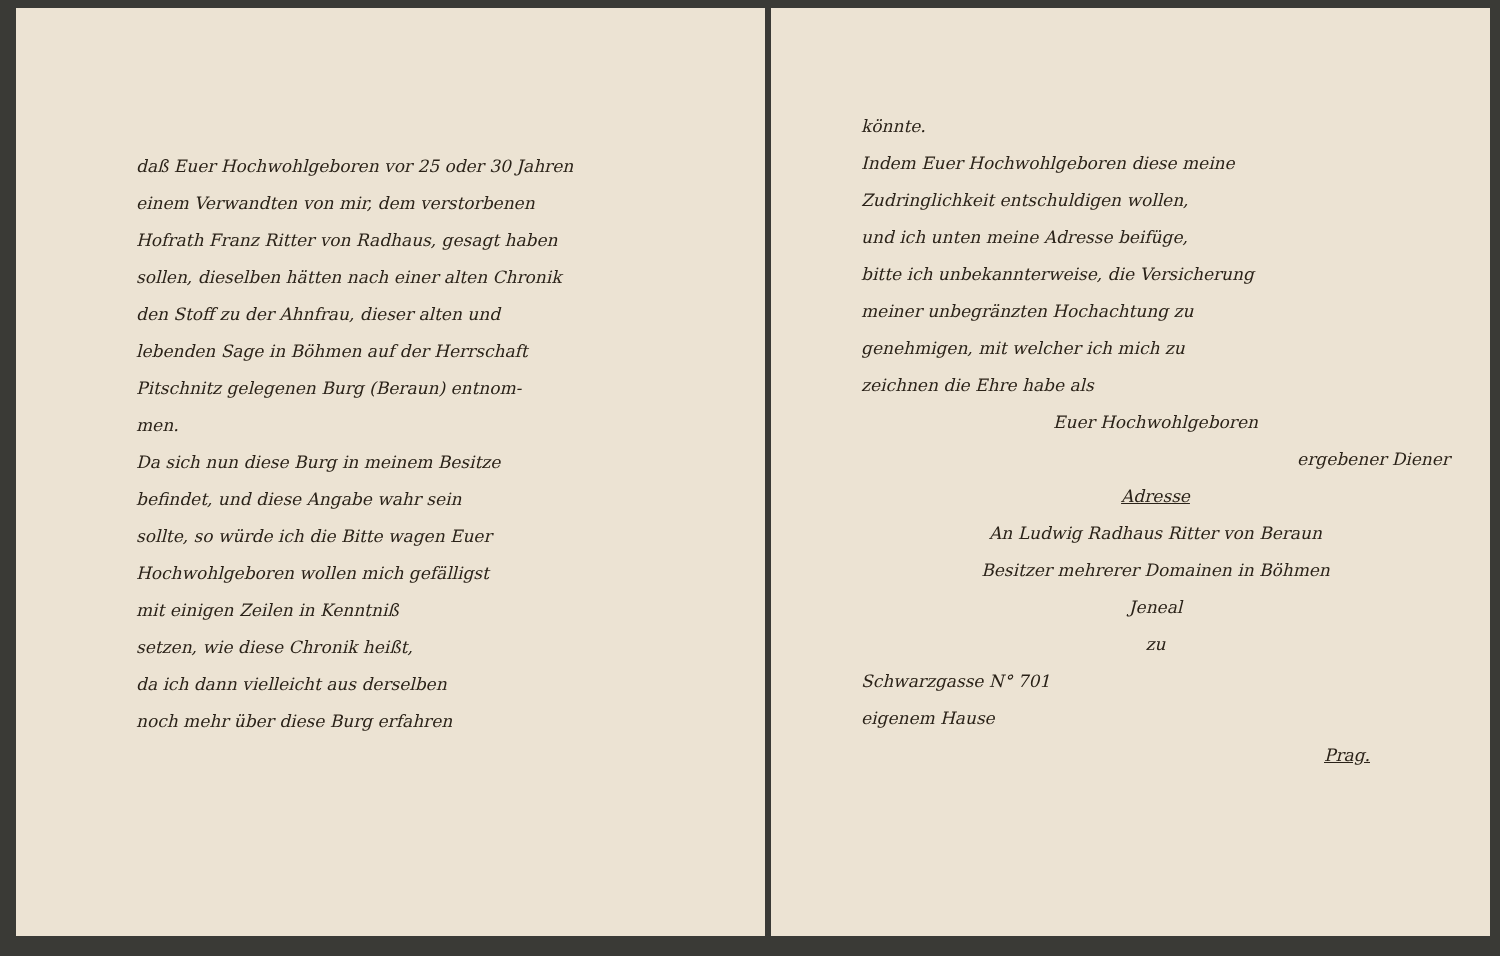daß Euer Hochwohlgeboren vor 25 oder 30 Jahren
einem Verwandten von mir, dem verstorbenen
Hofrath Franz Ritter von Radhaus, gesagt haben
sollen, dieselben hätten nach einer alten Chronik
den Stoff zu der Ahnfrau, dieser alten und
lebenden Sage in Böhmen auf der Herrschaft
Pitschnitz gelegenen Burg (Beraun) entnom-
men.
Da sich nun diese Burg in meinem Besitze
befindet, und diese Angabe wahr sein
sollte, so würde ich die Bitte wagen Euer
Hochwohlgeboren wollen mich gefälligst
mit einigen Zeilen in Kenntniß
setzen, wie diese Chronik heißt,
da ich dann vielleicht aus derselben
noch mehr über diese Burg erfahren
könnte.
Indem Euer Hochwohlgeboren diese meine
Zudringlichkeit entschuldigen wollen,
und ich unten meine Adresse beifüge,
bitte ich unbekannterweise, die Versicherung
meiner unbegränzten Hochachtung zu
genehmigen, mit welcher ich mich zu
zeichnen die Ehre habe als
Euer Hochwohlgeboren
ergebener Diener
Adresse
An Ludwig Radhaus Ritter von Beraun
Besitzer mehrerer Domainen in Böhmen
Jeneal
zu
Schwarzgasse N° 701
eigenem Hause
Prag.